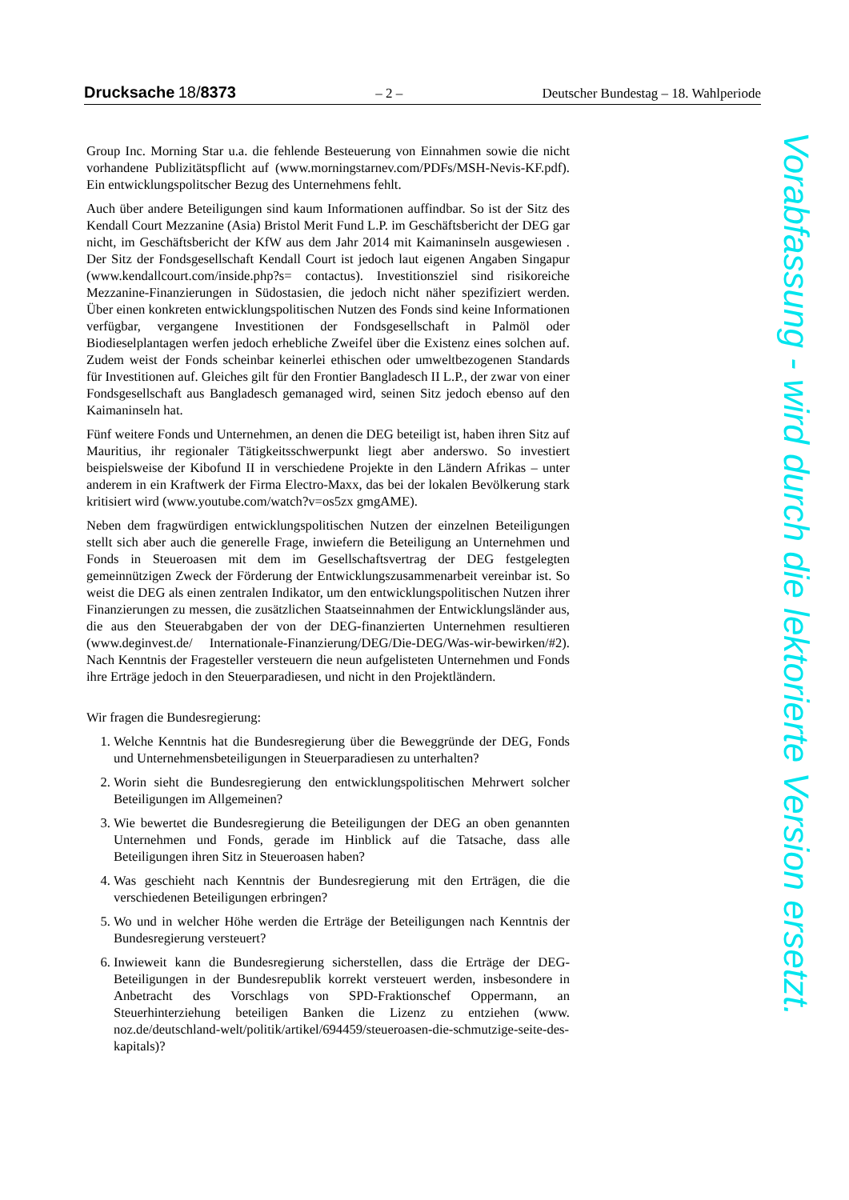Drucksache 18/8373 – 2 – Deutscher Bundestag – 18. Wahlperiode
Group Inc. Morning Star u.a. die fehlende Besteuerung von Einnahmen sowie die nicht vorhandene Publizitätspflicht auf (www.morningstarnev.com/PDFs/MSH-Nevis-KF.pdf). Ein entwicklungspolitscher Bezug des Unternehmens fehlt.
Auch über andere Beteiligungen sind kaum Informationen auffindbar. So ist der Sitz des Kendall Court Mezzanine (Asia) Bristol Merit Fund L.P. im Geschäftsbericht der DEG gar nicht, im Geschäftsbericht der KfW aus dem Jahr 2014 mit Kaimaninseln ausgewiesen . Der Sitz der Fondsgesellschaft Kendall Court ist jedoch laut eigenen Angaben Singapur (www.kendallcourt.com/inside.php?s= contactus). Investitionsziel sind risikoreiche Mezzanine-Finanzierungen in Südostasien, die jedoch nicht näher spezifiziert werden. Über einen konkreten entwicklungspolitischen Nutzen des Fonds sind keine Informationen verfügbar, vergangene Investitionen der Fondsgesellschaft in Palmöl oder Biodieselplantagen werfen jedoch erhebliche Zweifel über die Existenz eines solchen auf. Zudem weist der Fonds scheinbar keinerlei ethischen oder umweltbezogenen Standards für Investitionen auf. Gleiches gilt für den Frontier Bangladesch II L.P., der zwar von einer Fondsgesellschaft aus Bangladesch gemanaged wird, seinen Sitz jedoch ebenso auf den Kaimaninseln hat.
Fünf weitere Fonds und Unternehmen, an denen die DEG beteiligt ist, haben ihren Sitz auf Mauritius, ihr regionaler Tätigkeitsschwerpunkt liegt aber anderswo. So investiert beispielsweise der Kibofund II in verschiedene Projekte in den Ländern Afrikas – unter anderem in ein Kraftwerk der Firma Electro-Maxx, das bei der lokalen Bevölkerung stark kritisiert wird (www.youtube.com/watch?v=os5zx gmgAME).
Neben dem fragwürdigen entwicklungspolitischen Nutzen der einzelnen Beteiligungen stellt sich aber auch die generelle Frage, inwiefern die Beteiligung an Unternehmen und Fonds in Steueroasen mit dem im Gesellschaftsvertrag der DEG festgelegten gemeinnützigen Zweck der Förderung der Entwicklungszusammenarbeit vereinbar ist. So weist die DEG als einen zentralen Indikator, um den entwicklungspolitischen Nutzen ihrer Finanzierungen zu messen, die zusätzlichen Staatseinnahmen der Entwicklungsländer aus, die aus den Steuerabgaben der von der DEG-finanzierten Unternehmen resultieren (www.deginvest.de/ Internationale-Finanzierung/DEG/Die-DEG/Was-wir-bewirken/#2). Nach Kenntnis der Fragesteller versteuern die neun aufgelisteten Unternehmen und Fonds ihre Erträge jedoch in den Steuerparadiesen, und nicht in den Projektländern.
Wir fragen die Bundesregierung:
1. Welche Kenntnis hat die Bundesregierung über die Beweggründe der DEG, Fonds und Unternehmensbeteiligungen in Steuerparadiesen zu unterhalten?
2. Worin sieht die Bundesregierung den entwicklungspolitischen Mehrwert solcher Beteiligungen im Allgemeinen?
3. Wie bewertet die Bundesregierung die Beteiligungen der DEG an oben genannten Unternehmen und Fonds, gerade im Hinblick auf die Tatsache, dass alle Beteiligungen ihren Sitz in Steueroasen haben?
4. Was geschieht nach Kenntnis der Bundesregierung mit den Erträgen, die die verschiedenen Beteiligungen erbringen?
5. Wo und in welcher Höhe werden die Erträge der Beteiligungen nach Kenntnis der Bundesregierung versteuert?
6. Inwieweit kann die Bundesregierung sicherstellen, dass die Erträge der DEG-Beteiligungen in der Bundesrepublik korrekt versteuert werden, insbesondere in Anbetracht des Vorschlags von SPD-Fraktionschef Oppermann, an Steuerhinterziehung beteiligen Banken die Lizenz zu entziehen (www. noz.de/deutschland-welt/politik/artikel/694459/steueroasen-die-schmutzige-seite-des-kapitals)?
Vorabfassung - wird durch die lektorierte Version ersetzt.